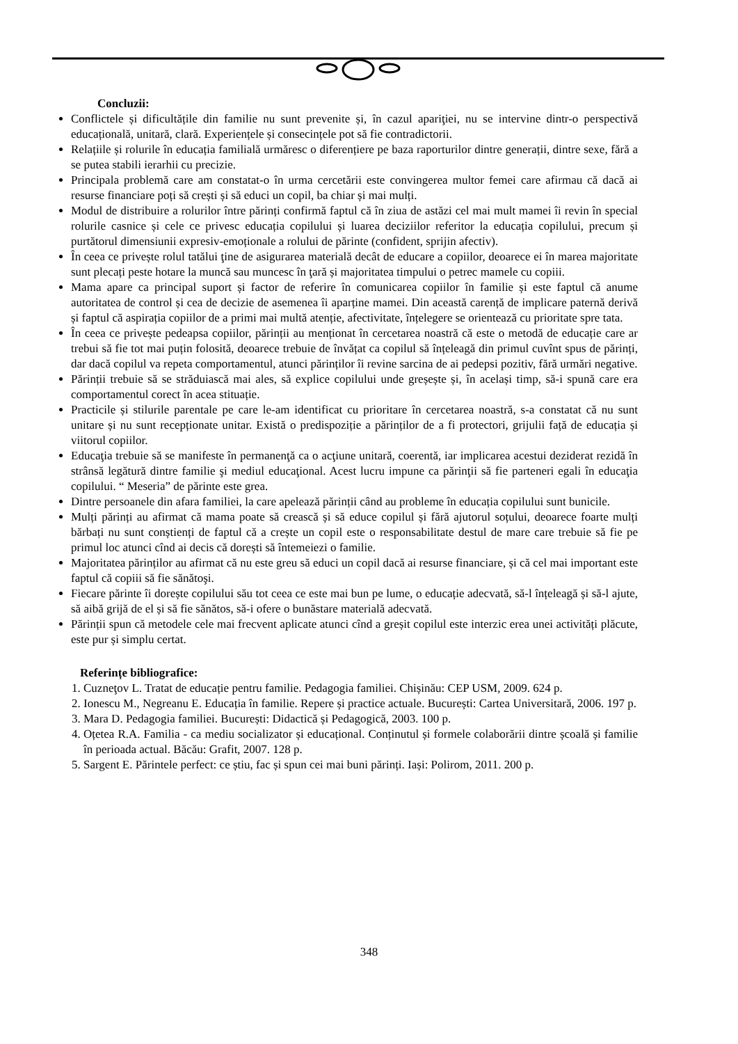Concluzii:
Conflictele și dificultățile din familie nu sunt prevenite și, în cazul apariţiei, nu se intervine dintr-o perspectivă educațională, unitară, clară. Experiențele și consecințele pot să fie contradictorii.
Relațiile și rolurile în educația familială urmăresc o diferențiere pe baza raporturilor dintre generații, dintre sexe, fără a se putea stabili ierarhii cu precizie.
Principala problemă care am constatat-o în urma cercetării este convingerea multor femei care afirmau că dacă ai resurse financiare poți să crești și să educi un copil, ba chiar și mai mulți.
Modul de distribuire a rolurilor între părinți confirmă faptul că în ziua de astăzi cel mai mult mamei îi revin în special rolurile casnice și cele ce privesc educația copilului și luarea deciziilor referitor la educația copilului, precum și purtătorul dimensiunii expresiv-emoționale a rolului de părinte (confident, sprijin afectiv).
În ceea ce privește rolul tatălui ţine de asigurarea materială decât de educare a copiilor, deoarece ei în marea majoritate sunt plecați peste hotare la muncă sau muncesc în ţară și majoritatea timpului o petrec mamele cu copiii.
Mama apare ca principal suport și factor de referire în comunicarea copiilor în familie și este faptul că anume autoritatea de control și cea de decizie de asemenea îi aparține mamei. Din această carență de implicare paternă derivă și faptul că aspirația copiilor de a primi mai multă atenție, afectivitate, înțelegere se orientează cu prioritate spre tata.
În ceea ce privește pedeapsa copiilor, părinții au menționat în cercetarea noastră că este o metodă de educație care ar trebui să fie tot mai puțin folosită, deoarece trebuie de învățat ca copilul să înțeleagă din primul cuvînt spus de părinți, dar dacă copilul va repeta comportamentul, atunci părinților îi revine sarcina de ai pedepsi pozitiv, fără urmări negative.
Părinții trebuie să se străduiască mai ales, să explice copilului unde greșește și, în același timp, să-i spună care era comportamentul corect în acea stituație.
Practicile și stilurile parentale pe care le-am identificat cu prioritare în cercetarea noastră, s-a constatat că nu sunt unitare și nu sunt recepționate unitar. Există o predispoziție a părinților de a fi protectori, grijulii față de educația și viitorul copiilor.
Educaţia trebuie să se manifeste în permanenţă ca o acţiune unitară, coerentă, iar implicarea acestui deziderat rezidă în strânsă legătură dintre familie şi mediul educaţional. Acest lucru impune ca părinţii să fie parteneri egali în educaţia copilului. “ Meseria” de părinte este grea.
Dintre persoanele din afara familiei, la care apelează părinții când au probleme în educația copilului sunt bunicile.
Mulți părinți au afirmat că mama poate să crească și să educe copilul și fără ajutorul soțului, deoarece foarte mulți bărbați nu sunt conștienți de faptul că a crește un copil este o responsabilitate destul de mare care trebuie să fie pe primul loc atunci cînd ai decis că dorești să întemeiezi o familie.
Majoritatea părinților au afirmat că nu este greu să educi un copil dacă ai resurse financiare, și că cel mai important este faptul că copiii să fie sănătoşi.
Fiecare părinte îi dorește copilului său tot ceea ce este mai bun pe lume, o educație adecvată, să-l înțeleagă și să-l ajute, să aibă grijă de el și să fie sănătos, să-i ofere o bunăstare materială adecvată.
Părinții spun că metodele cele mai frecvent aplicate atunci cînd a greșit copilul este interzic erea unei activități plăcute, este pur și simplu certat.
Referințe bibliografice:
1. Cuzneţov L. Tratat de educație pentru familie. Pedagogia familiei. Chișinău: CEP USM, 2009. 624 p.
2. Ionescu M., Negreanu E. Educația în familie. Repere și practice actuale. București: Cartea Universitară, 2006. 197 p.
3. Mara D. Pedagogia familiei. București: Didactică și Pedagogică, 2003. 100 p.
4. Oțetea R.A. Familia - ca mediu socializator și educațional. Conținutul și formele colaborării dintre școală și familie în perioada actual. Băcău: Grafit, 2007. 128 p.
5. Sargent E. Părintele perfect: ce știu, fac și spun cei mai buni părinți. Iași: Polirom, 2011. 200 p.
348